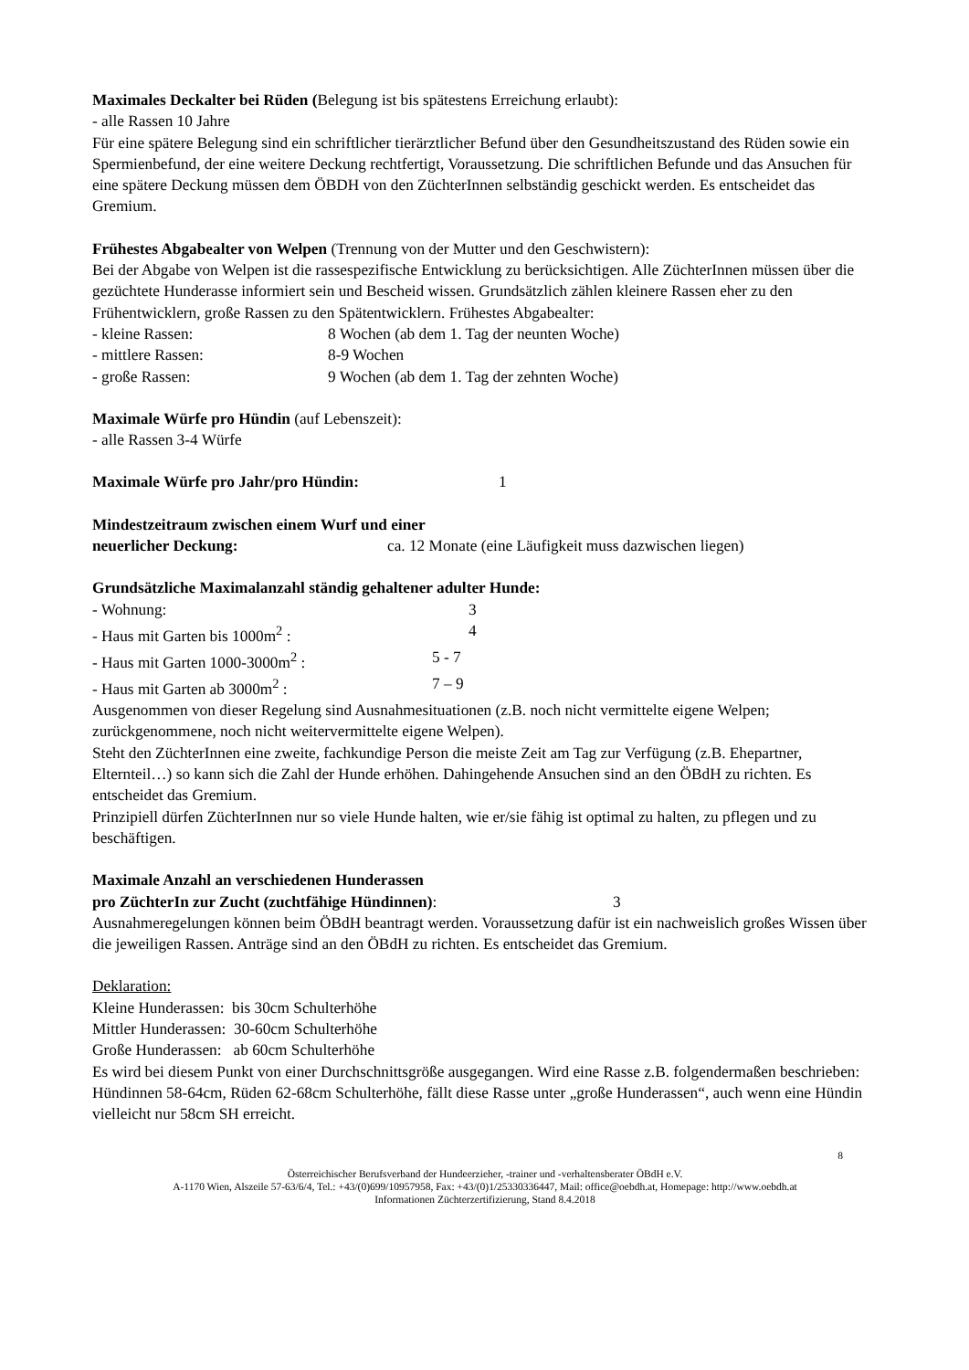Maximales Deckalter bei Rüden (Belegung ist bis spätestens Erreichung erlaubt):
- alle Rassen 10 Jahre
Für eine spätere Belegung sind ein schriftlicher tierärztlicher Befund über den Gesundheitszustand des Rüden sowie ein Spermienbefund, der eine weitere Deckung rechtfertigt, Voraussetzung. Die schriftlichen Befunde und das Ansuchen für eine spätere Deckung müssen dem ÖBDH von den ZüchterInnen selbständig geschickt werden. Es entscheidet das Gremium.
Frühestes Abgabealter von Welpen (Trennung von der Mutter und den Geschwistern):
Bei der Abgabe von Welpen ist die rassespezifische Entwicklung zu berücksichtigen. Alle ZüchterInnen müssen über die gezüchtete Hunderasse informiert sein und Bescheid wissen. Grundsätzlich zählen kleinere Rassen eher zu den Frühentwicklern, große Rassen zu den Spätentwicklern. Frühestes Abgabealter:
- kleine Rassen: 8 Wochen (ab dem 1. Tag der neunten Woche)
- mittlere Rassen: 8-9 Wochen
- große Rassen: 9 Wochen (ab dem 1. Tag der zehnten Woche)
Maximale Würfe pro Hündin (auf Lebenszeit):
- alle Rassen 3-4 Würfe
Maximale Würfe pro Jahr/pro Hündin: 1
Mindestzeitraum zwischen einem Wurf und einer
neuerlicher Deckung: ca. 12 Monate (eine Läufigkeit muss dazwischen liegen)
Grundsätzliche Maximalanzahl ständig gehaltener adulter Hunde:
- Wohnung: 3
- Haus mit Garten bis 1000m<sup>2</sup> : 4
- Haus mit Garten 1000-3000m<sup>2</sup> : 5 - 7
- Haus mit Garten ab 3000m<sup>2</sup> : 7 – 9
Ausgenommen von dieser Regelung sind Ausnahmesituationen (z.B. noch nicht vermittelte eigene Welpen; zurückgenommene, noch nicht weitervermittelte eigene Welpen).
Steht den ZüchterInnen eine zweite, fachkundige Person die meiste Zeit am Tag zur Verfügung (z.B. Ehepartner, Elternteil…) so kann sich die Zahl der Hunde erhöhen. Dahingehende Ansuchen sind an den ÖBdH zu richten. Es entscheidet das Gremium.
Prinzipiell dürfen ZüchterInnen nur so viele Hunde halten, wie er/sie fähig ist optimal zu halten, zu pflegen und zu beschäftigen.
Maximale Anzahl an verschiedenen Hunderassen
pro ZüchterIn zur Zucht (zuchtfähige Hündinnen): 3
Ausnahmeregelungen können beim ÖBdH beantragt werden. Voraussetzung dafür ist ein nachweislich großes Wissen über die jeweiligen Rassen. Anträge sind an den ÖBdH zu richten. Es entscheidet das Gremium.
Deklaration:
Kleine Hunderassen: bis 30cm Schulterhöhe
Mittler Hunderassen: 30-60cm Schulterhöhe
Große Hunderassen: ab 60cm Schulterhöhe
Es wird bei diesem Punkt von einer Durchschnittsgröße ausgegangen. Wird eine Rasse z.B. folgendermaßen beschrieben: Hündinnen 58-64cm, Rüden 62-68cm Schulterhöhe, fällt diese Rasse unter „große Hunderassen“, auch wenn eine Hündin vielleicht nur 58cm SH erreicht.
8
Österreichischer Berufsverband der Hundeerzieher, -trainer und -verhaltensberater ÖBdH e.V.
A-1170 Wien, Alszeile 57-63/6/4, Tel.: +43/(0)699/10957958, Fax: +43/(0)1/25330336447, Mail: office@oebdh.at, Homepage: http://www.oebdh.at
Informationen Züchterzertifizierung, Stand 8.4.2018